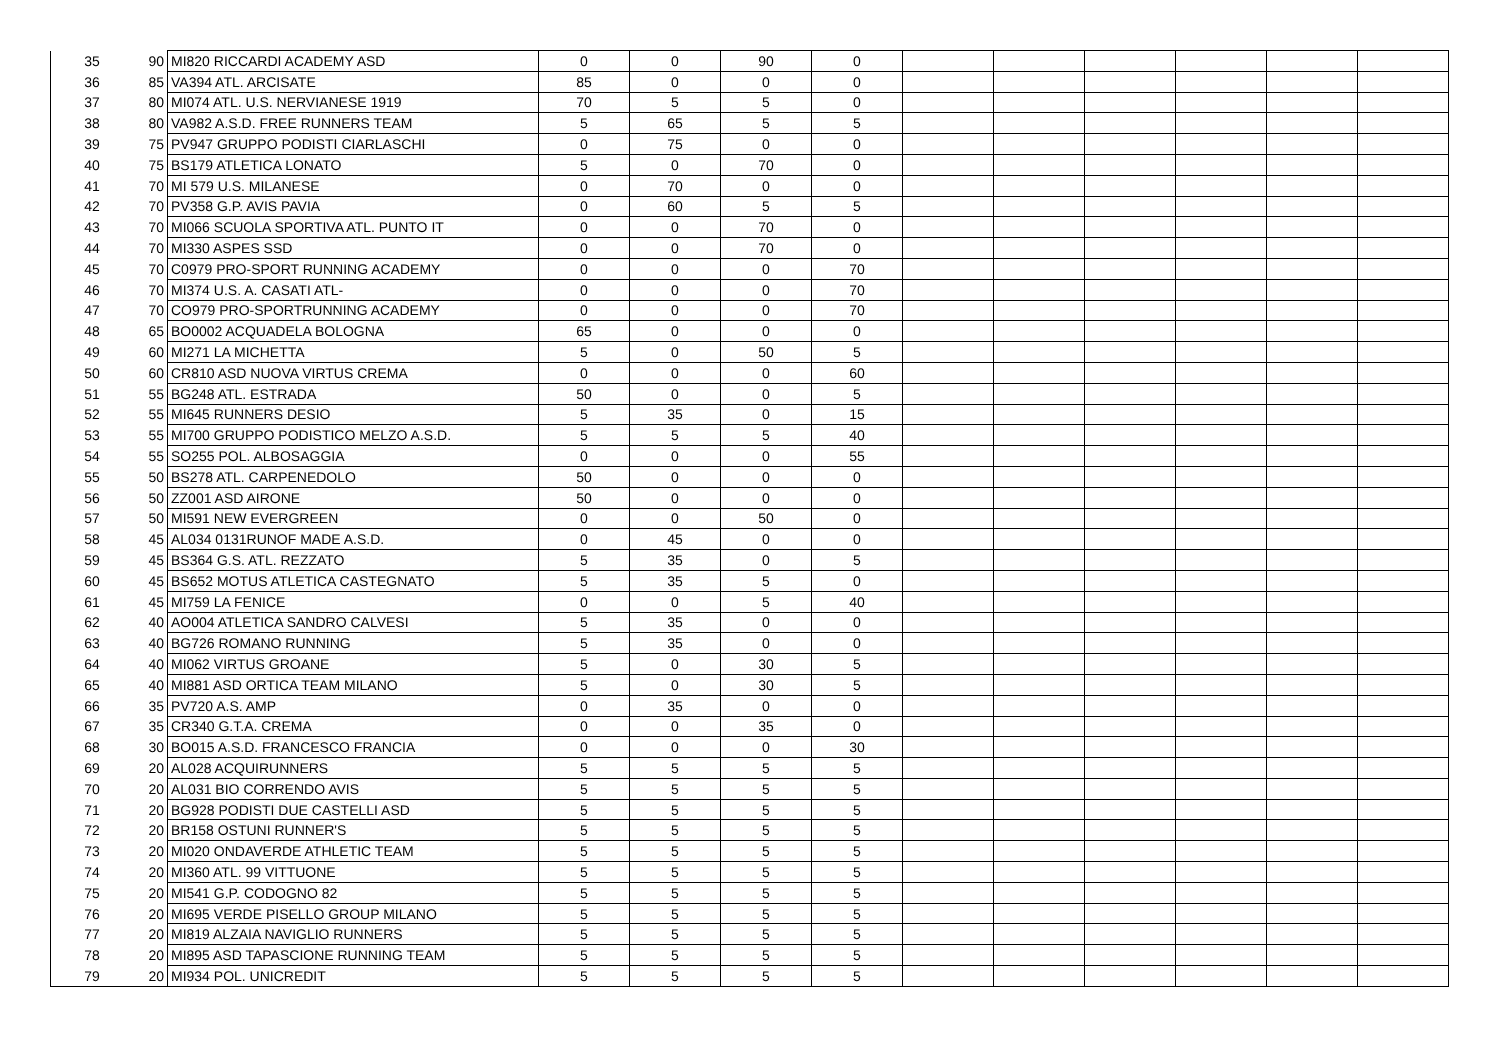| 35 | 90 | MI820 RICCARDI ACADEMY ASD | 0 | 0 | 90 | 0 | | | | | | |
| 36 | 85 | VA394 ATL. ARCISATE | 85 | 0 | 0 | 0 | | | | | | |
| 37 | 80 | MI074 ATL. U.S. NERVIANESE 1919 | 70 | 5 | 5 | 0 | | | | | | |
| 38 | 80 | VA982 A.S.D. FREE RUNNERS TEAM | 5 | 65 | 5 | 5 | | | | | | |
| 39 | 75 | PV947 GRUPPO PODISTI CIARLASCHI | 0 | 75 | 0 | 0 | | | | | | |
| 40 | 75 | BS179 ATLETICA LONATO | 5 | 0 | 70 | 0 | | | | | | |
| 41 | 70 | MI 579 U.S. MILANESE | 0 | 70 | 0 | 0 | | | | | | |
| 42 | 70 | PV358 G.P. AVIS PAVIA | 0 | 60 | 5 | 5 | | | | | | |
| 43 | 70 | MI066 SCUOLA SPORTIVA ATL. PUNTO IT | 0 | 0 | 70 | 0 | | | | | | |
| 44 | 70 | MI330 ASPES SSD | 0 | 0 | 70 | 0 | | | | | | |
| 45 | 70 | C0979 PRO-SPORT RUNNING ACADEMY | 0 | 0 | 0 | 70 | | | | | | |
| 46 | 70 | MI374 U.S. A. CASATI ATL- | 0 | 0 | 0 | 70 | | | | | | |
| 47 | 70 | CO979 PRO-SPORTRUNNING ACADEMY | 0 | 0 | 0 | 70 | | | | | | |
| 48 | 65 | BO0002 ACQUADELA BOLOGNA | 65 | 0 | 0 | 0 | | | | | | |
| 49 | 60 | MI271 LA MICHETTA | 5 | 0 | 50 | 5 | | | | | | |
| 50 | 60 | CR810 ASD NUOVA VIRTUS CREMA | 0 | 0 | 0 | 60 | | | | | | |
| 51 | 55 | BG248 ATL. ESTRADA | 50 | 0 | 0 | 5 | | | | | | |
| 52 | 55 | MI645 RUNNERS DESIO | 5 | 35 | 0 | 15 | | | | | | |
| 53 | 55 | MI700 GRUPPO PODISTICO MELZO A.S.D. | 5 | 5 | 5 | 40 | | | | | | |
| 54 | 55 | SO255 POL. ALBOSAGGIA | 0 | 0 | 0 | 55 | | | | | | |
| 55 | 50 | BS278 ATL. CARPENEDOLO | 50 | 0 | 0 | 0 | | | | | | |
| 56 | 50 | ZZ001 ASD AIRONE | 50 | 0 | 0 | 0 | | | | | | |
| 57 | 50 | MI591 NEW EVERGREEN | 0 | 0 | 50 | 0 | | | | | | |
| 58 | 45 | AL034 0131RUNOF MADE A.S.D. | 0 | 45 | 0 | 0 | | | | | | |
| 59 | 45 | BS364 G.S. ATL. REZZATO | 5 | 35 | 0 | 5 | | | | | | |
| 60 | 45 | BS652 MOTUS ATLETICA CASTEGNATO | 5 | 35 | 5 | 0 | | | | | | |
| 61 | 45 | MI759 LA FENICE | 0 | 0 | 5 | 40 | | | | | | |
| 62 | 40 | AO004 ATLETICA SANDRO CALVESI | 5 | 35 | 0 | 0 | | | | | | |
| 63 | 40 | BG726 ROMANO RUNNING | 5 | 35 | 0 | 0 | | | | | | |
| 64 | 40 | MI062 VIRTUS GROANE | 5 | 0 | 30 | 5 | | | | | | |
| 65 | 40 | MI881 ASD ORTICA TEAM MILANO | 5 | 0 | 30 | 5 | | | | | | |
| 66 | 35 | PV720 A.S. AMP | 0 | 35 | 0 | 0 | | | | | | |
| 67 | 35 | CR340 G.T.A. CREMA | 0 | 0 | 35 | 0 | | | | | | |
| 68 | 30 | BO015 A.S.D. FRANCESCO FRANCIA | 0 | 0 | 0 | 30 | | | | | | |
| 69 | 20 | AL028 ACQUIRUNNERS | 5 | 5 | 5 | 5 | | | | | | |
| 70 | 20 | AL031 BIO CORRENDO AVIS | 5 | 5 | 5 | 5 | | | | | | |
| 71 | 20 | BG928 PODISTI DUE CASTELLI ASD | 5 | 5 | 5 | 5 | | | | | | |
| 72 | 20 | BR158 OSTUNI RUNNER'S | 5 | 5 | 5 | 5 | | | | | | |
| 73 | 20 | MI020 ONDAVERDE ATHLETIC TEAM | 5 | 5 | 5 | 5 | | | | | | |
| 74 | 20 | MI360 ATL. 99 VITTUONE | 5 | 5 | 5 | 5 | | | | | | |
| 75 | 20 | MI541 G.P. CODOGNO 82 | 5 | 5 | 5 | 5 | | | | | | |
| 76 | 20 | MI695 VERDE PISELLO GROUP MILANO | 5 | 5 | 5 | 5 | | | | | | |
| 77 | 20 | MI819 ALZAIA NAVIGLIO RUNNERS | 5 | 5 | 5 | 5 | | | | | | |
| 78 | 20 | MI895 ASD TAPASCIONE RUNNING TEAM | 5 | 5 | 5 | 5 | | | | | | |
| 79 | 20 | MI934 POL. UNICREDIT | 5 | 5 | 5 | 5 | | | | | | |